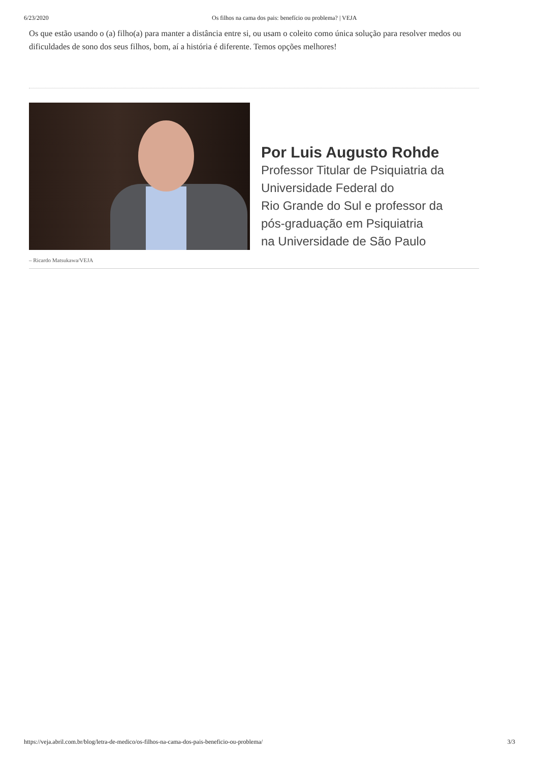6/23/2020 Os filhos na cama dos pais: benefício ou problema? | VEJA
Os que estão usando o (a) filho(a) para manter a distância entre si, ou usam o coleito como única solução para resolver medos ou dificuldades de sono dos seus filhos, bom, aí a história é diferente. Temos opções melhores!
Por Luis Augusto Rohde
Professor Titular de Psiquiatria da
Universidade Federal do
Rio Grande do Sul e professor da
pós-graduação em Psiquiatria
na Universidade de São Paulo
– Ricardo Matsukawa/VEJA
https://veja.abril.com.br/blog/letra-de-medico/os-filhos-na-cama-dos-pais-beneficio-ou-problema/ 3/3